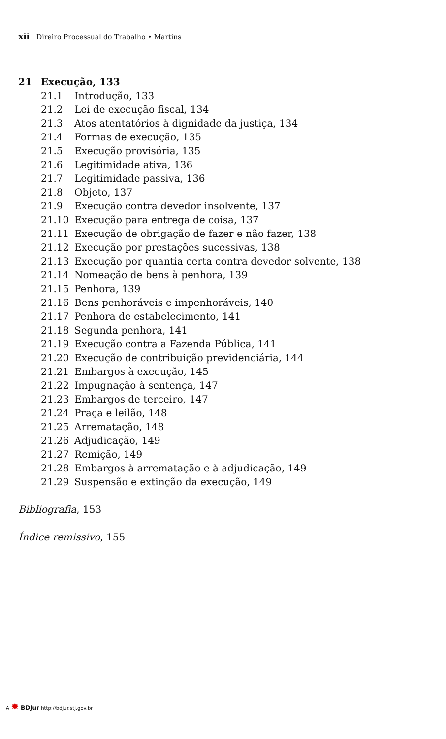xii Direiro Processual do Trabalho • Martins
21 Execução, 133
21.1 Introdução, 133
21.2 Lei de execução fiscal, 134
21.3 Atos atentatórios à dignidade da justiça, 134
21.4 Formas de execução, 135
21.5 Execução provisória, 135
21.6 Legitimidade ativa, 136
21.7 Legitimidade passiva, 136
21.8 Objeto, 137
21.9 Execução contra devedor insolvente, 137
21.10 Execução para entrega de coisa, 137
21.11 Execução de obrigação de fazer e não fazer, 138
21.12 Execução por prestações sucessivas, 138
21.13 Execução por quantia certa contra devedor solvente, 138
21.14 Nomeação de bens à penhora, 139
21.15 Penhora, 139
21.16 Bens penhoráveis e impenhoráveis, 140
21.17 Penhora de estabelecimento, 141
21.18 Segunda penhora, 141
21.19 Execução contra a Fazenda Pública, 141
21.20 Execução de contribuição previdenciária, 144
21.21 Embargos à execução, 145
21.22 Impugnação à sentença, 147
21.23 Embargos de terceiro, 147
21.24 Praça e leilão, 148
21.25 Arrematação, 148
21.26 Adjudicação, 149
21.27 Remição, 149
21.28 Embargos à arrematação e à adjudicação, 149
21.29 Suspensão e extinção da execução, 149
Bibliografia, 153
Índice remissivo, 155
A ✸ BDJur http://bdjur.stj.gov.br